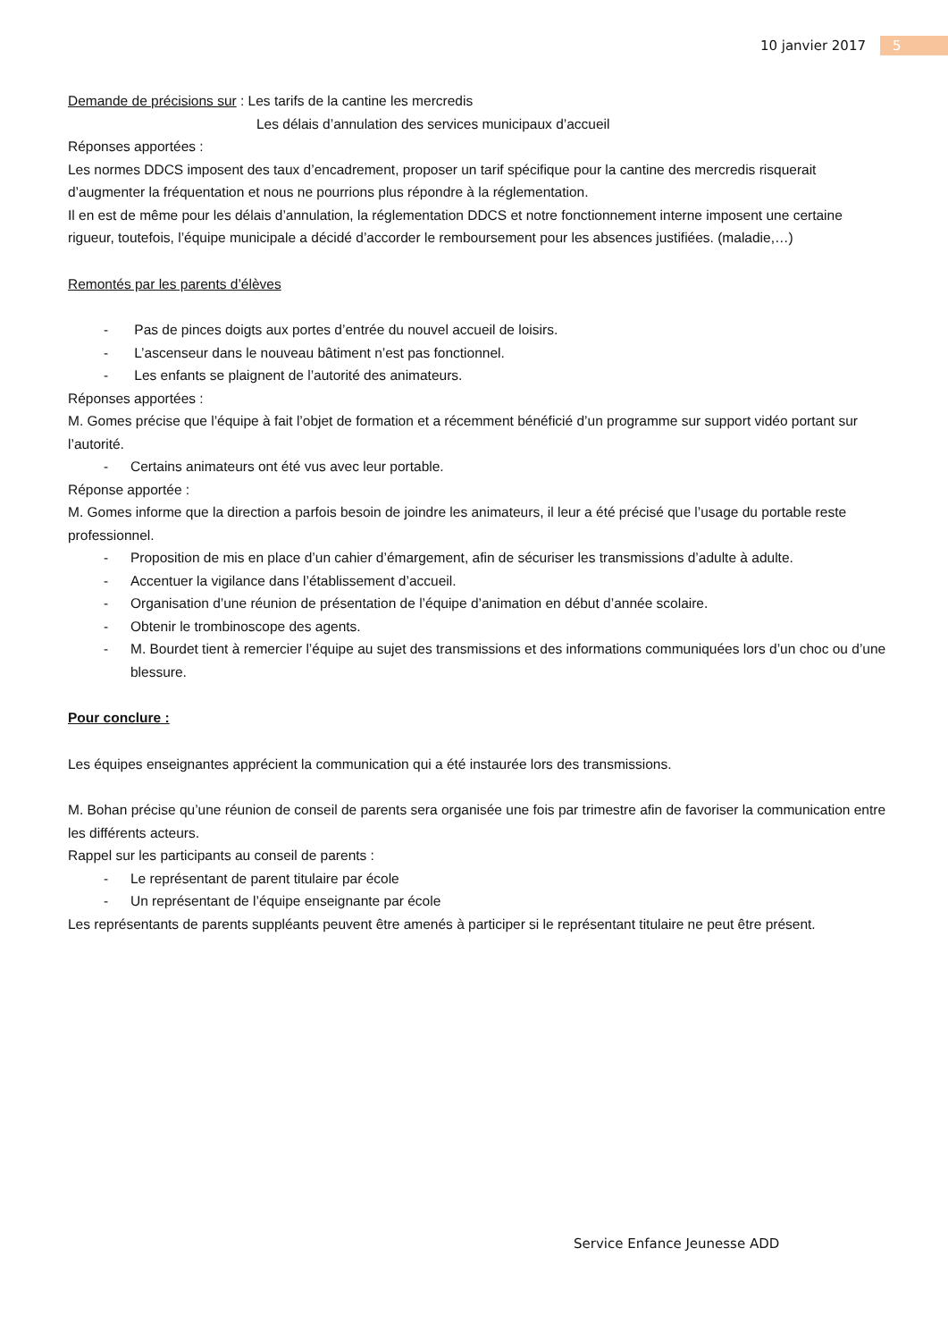10 janvier 2017 5
Demande de précisions sur : Les tarifs de la cantine les mercredis
Les délais d’annulation des services municipaux d’accueil
Réponses apportées :
Les normes DDCS imposent des taux d’encadrement, proposer un tarif spécifique pour la cantine des mercredis risquerait d’augmenter la fréquentation et nous ne pourrions plus répondre à la réglementation.
Il en est de même pour les délais d’annulation, la réglementation DDCS et notre fonctionnement interne imposent une certaine rigueur, toutefois, l’équipe municipale a décidé d’accorder le remboursement pour les absences justifiées. (maladie,…)
Remontés par les parents d’élèves
- Pas de pinces doigts aux portes d’entrée du nouvel accueil de loisirs.
- L’ascenseur dans le nouveau bâtiment n’est pas fonctionnel.
- Les enfants se plaignent de l’autorité des animateurs.
Réponses apportées :
M. Gomes précise que l’équipe à fait l’objet de formation et a récemment bénéficié d’un programme sur support vidéo portant sur l’autorité.
- Certains animateurs ont été vus avec leur portable.
Réponse apportée :
M. Gomes informe que la direction a parfois besoin de joindre les animateurs, il leur a été précisé que l’usage du portable reste professionnel.
- Proposition de mis en place d’un cahier d’émargement, afin de sécuriser les transmissions d’adulte à adulte.
- Accentuer la vigilance dans l’établissement d’accueil.
- Organisation d’une réunion de présentation de l’équipe d’animation en début d’année scolaire.
- Obtenir le trombinoscope des agents.
- M. Bourdet tient à remercier l’équipe au sujet des transmissions et des informations communiquées lors d’un choc ou d’une blessure.
Pour conclure :
Les équipes enseignantes apprécient la communication qui a été instaurée lors des transmissions.
M. Bohan précise qu’une réunion de conseil de parents sera organisée une fois par trimestre afin de favoriser la communication entre les différents acteurs.
Rappel sur les participants au conseil de parents :
- Le représentant de parent titulaire par école
- Un représentant de l’équipe enseignante par école
Les représentants de parents suppléants peuvent être amenés à participer si le représentant titulaire ne peut être présent.
Service Enfance Jeunesse ADD